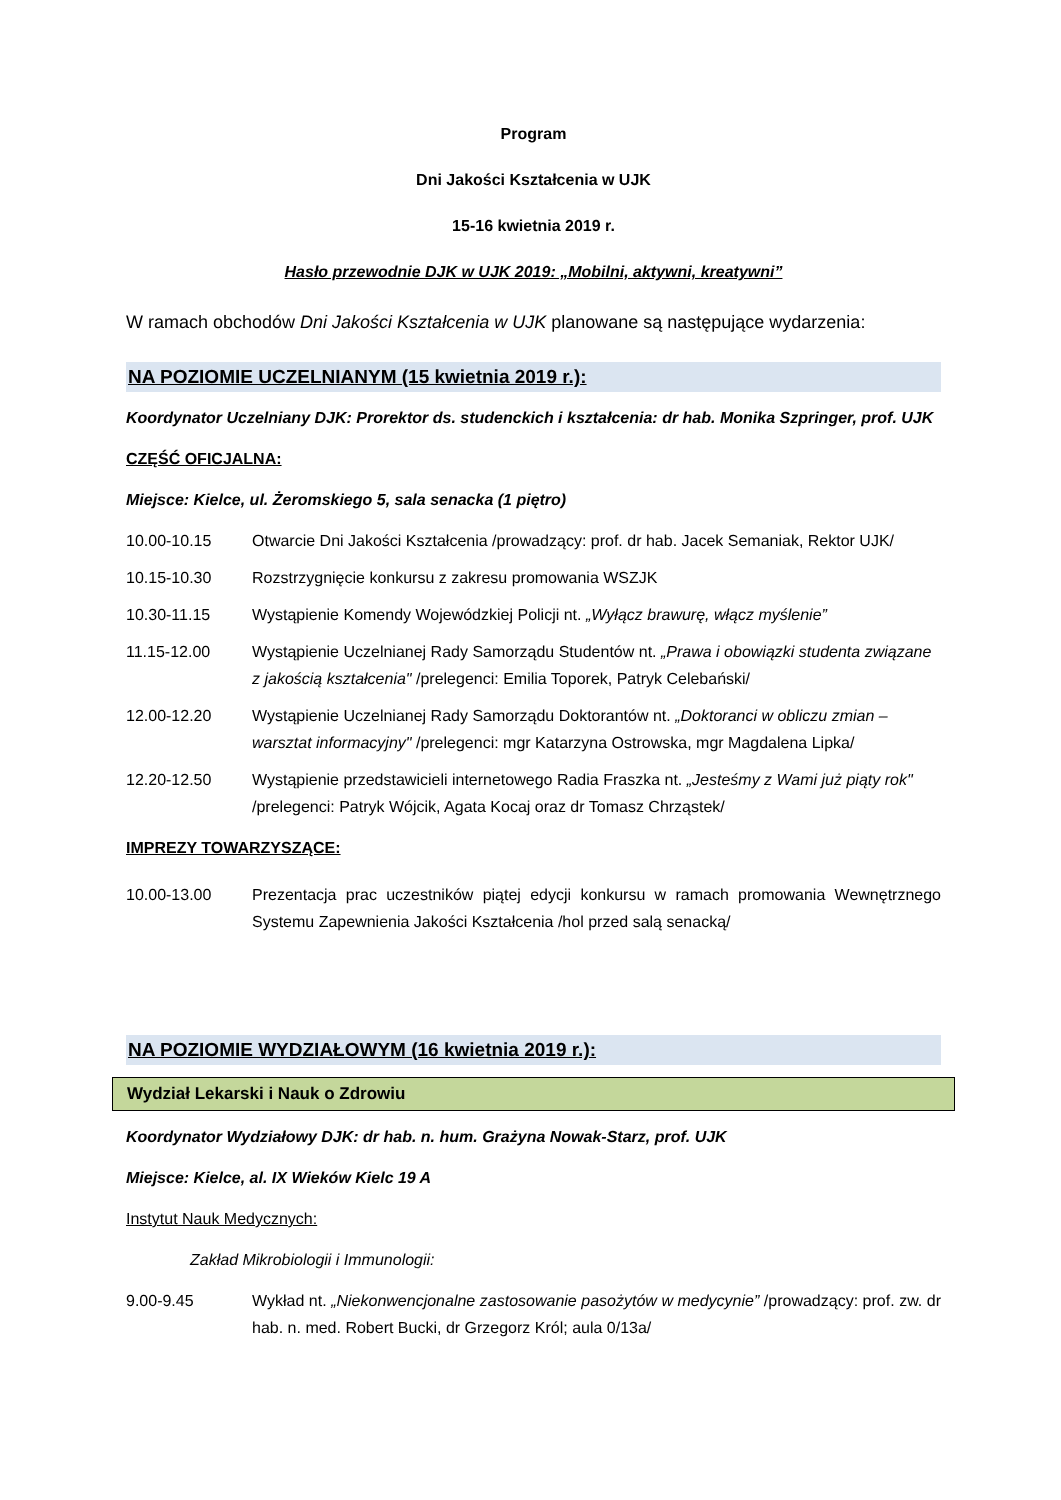Program
Dni Jakości Kształcenia w UJK
15-16 kwietnia 2019 r.
Hasło przewodnie DJK w UJK 2019: „Mobilni, aktywni, kreatywni”
W ramach obchodów Dni Jakości Kształcenia w UJK planowane są następujące wydarzenia:
NA POZIOMIE UCZELNIANYM (15 kwietnia 2019 r.):
Koordynator Uczelniany DJK: Prorektor ds. studenckich i kształcenia: dr hab. Monika Szpringer, prof. UJK
CZĘŚĆ OFICJALNA:
Miejsce: Kielce, ul. Żeromskiego 5, sala senacka (1 piętro)
10.00-10.15 Otwarcie Dni Jakości Kształcenia /prowadzący: prof. dr hab. Jacek Semaniak, Rektor UJK/
10.15-10.30 Rozstrzygnięcie konkursu z zakresu promowania WSZJK
10.30-11.15 Wystąpienie Komendy Wojewódzkiej Policji nt. „Wyłącz brawurę, włącz myślenie”
11.15-12.00 Wystąpienie Uczelnianej Rady Samorządu Studentów nt. „Prawa i obowiązki studenta związane z jakością kształcenia" /prelegenci: Emilia Toporek, Patryk Celebański/
12.00-12.20 Wystąpienie Uczelnianej Rady Samorządu Doktorantów nt. „Doktoranci w obliczu zmian – warsztat informacyjny" /prelegenci: mgr Katarzyna Ostrowska, mgr Magdalena Lipka/
12.20-12.50 Wystąpienie przedstawicieli internetowego Radia Fraszka nt. „Jesteśmy z Wami już piąty rok" /prelegenci: Patryk Wójcik, Agata Kocaj oraz dr Tomasz Chrząstek/
IMPREZY TOWARZYSZĄCE:
10.00-13.00 Prezentacja prac uczestników piątej edycji konkursu w ramach promowania Wewnętrznego Systemu Zapewnienia Jakości Kształcenia /hol przed salą senacką/
NA POZIOMIE WYDZIAŁOWYM (16 kwietnia 2019 r.):
Wydział Lekarski i Nauk o Zdrowiu
Koordynator Wydziałowy DJK: dr hab. n. hum. Grażyna Nowak-Starz, prof. UJK
Miejsce: Kielce, al. IX Wieków Kielc 19 A
Instytut Nauk Medycznych:
Zakład Mikrobiologii i Immunologii:
9.00-9.45 Wykład nt. „Niekonwencjonalne zastosowanie pasożytów w medycynie” /prowadzący: prof. zw. dr hab. n. med. Robert Bucki, dr Grzegorz Król; aula 0/13a/